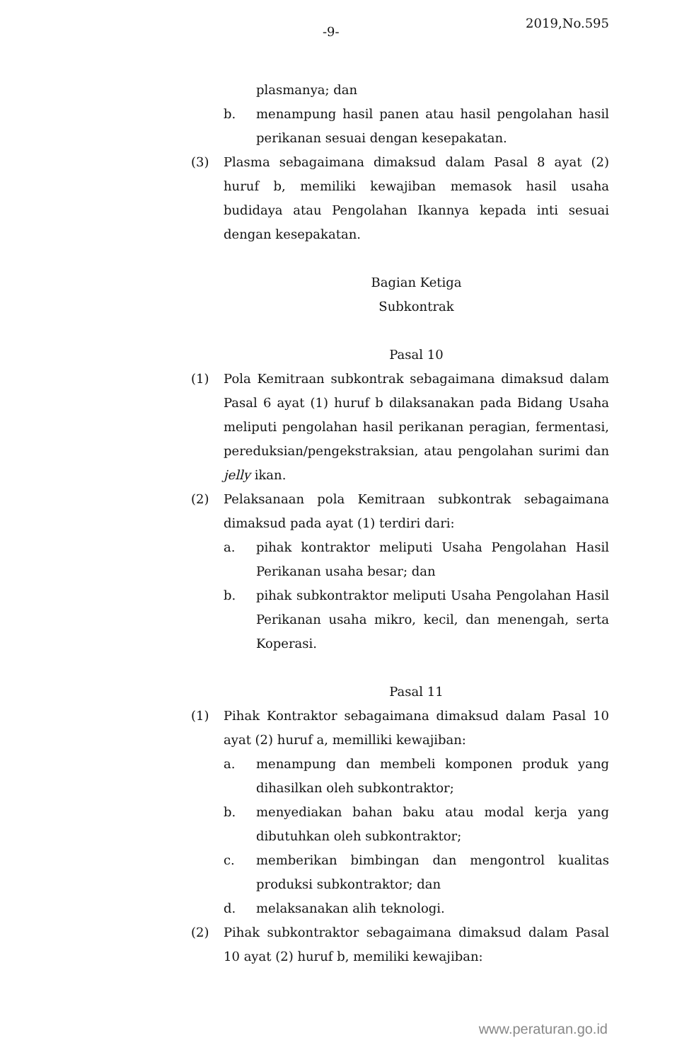-9-
2019,No.595
plasmanya; dan
b. menampung hasil panen atau hasil pengolahan hasil perikanan sesuai dengan kesepakatan.
(3) Plasma sebagaimana dimaksud dalam Pasal 8 ayat (2) huruf b, memiliki kewajiban memasok hasil usaha budidaya atau Pengolahan Ikannya kepada inti sesuai dengan kesepakatan.
Bagian Ketiga
Subkontrak
Pasal 10
(1) Pola Kemitraan subkontrak sebagaimana dimaksud dalam Pasal 6 ayat (1) huruf b dilaksanakan pada Bidang Usaha meliputi pengolahan hasil perikanan peragian, fermentasi, pereduksian/pengekstraksian, atau pengolahan surimi dan jelly ikan.
(2) Pelaksanaan pola Kemitraan subkontrak sebagaimana dimaksud pada ayat (1) terdiri dari:
a. pihak kontraktor meliputi Usaha Pengolahan Hasil Perikanan usaha besar; dan
b. pihak subkontraktor meliputi Usaha Pengolahan Hasil Perikanan usaha mikro, kecil, dan menengah, serta Koperasi.
Pasal 11
(1) Pihak Kontraktor sebagaimana dimaksud dalam Pasal 10 ayat (2) huruf a, memilliki kewajiban:
a. menampung dan membeli komponen produk yang dihasilkan oleh subkontraktor;
b. menyediakan bahan baku atau modal kerja yang dibutuhkan oleh subkontraktor;
c. memberikan bimbingan dan mengontrol kualitas produksi subkontraktor; dan
d. melaksanakan alih teknologi.
(2) Pihak subkontraktor sebagaimana dimaksud dalam Pasal 10 ayat (2) huruf b, memiliki kewajiban:
www.peraturan.go.id